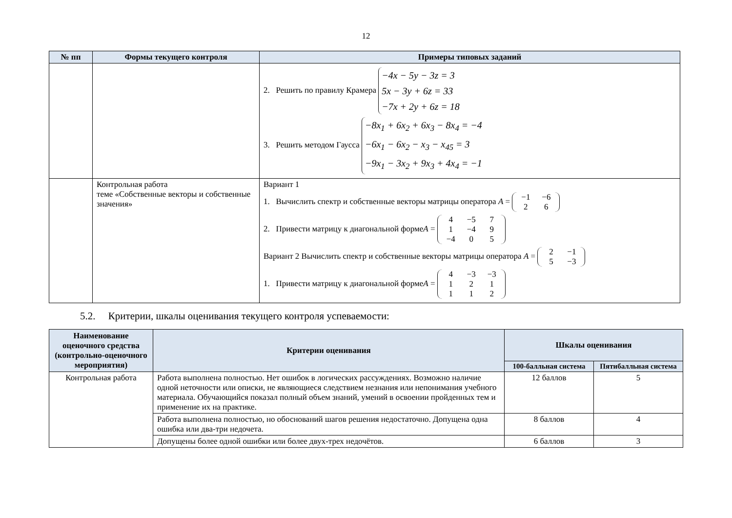12
| № пп | Формы текущего контроля | Примеры типовых заданий |
| --- | --- | --- |
| | | 2. Решить по правилу Крамера −4x − 5y − 3z = 3 5x − 3y + 6z = 33 −7x + 2y + 6z = 18 3. Решить методом Гаусса −8x<sub>1</sub> + 6x<sub>2</sub> + 6x<sub>3</sub> − 8x<sub>4</sub> = −4 −6x<sub>1</sub> − 6x<sub>2</sub> − x<sub>3</sub> − x<sub>45</sub> = 3 −9x<sub>1</sub> − 3x<sub>2</sub> + 9x<sub>3</sub> + 4x<sub>4</sub> = −1 |
| | Контрольная работа теме «Собственные векторы и собственные значения» | Вариант 1 1. Вычислить спектр и собственные векторы матрицы оператора A = −1 −6 2 6 2. Привести матрицу к диагональной форме A = 4 −5 7 1 −4 9 −4 0 5 Вариант 2 Вычислить спектр и собственные векторы матрицы оператора A = 2 −1 5 −3 1. Привести матрицу к диагональной форме A = 4 −3 −3 1 2 1 1 1 2 |
5.2. Критерии, шкалы оценивания текущего контроля успеваемости:
| Наименование оценочного средства (контрольно-оценочного мероприятия) | Критерии оценивания | Шкалы оценивания | |
| --- | --- | --- | --- |
| | | 100-балльная система | Пятибалльная система |
| Контрольная работа | Работа выполнена полностью. Нет ошибок в логических рассуждениях. Возможно наличие одной неточности или описки, не являющиеся следствием незнания или непонимания учебного материала. Обучающийся показал полный объем знаний, умений в освоении пройденных тем и применение их на практике. | 12 баллов | 5 |
| | Работа выполнена полностью, но обоснований шагов решения недостаточно. Допущена одна ошибка или два-три недочета. | 8 баллов | 4 |
| | Допущены более одной ошибки или более двух-трех недочётов. | 6 баллов | 3 |